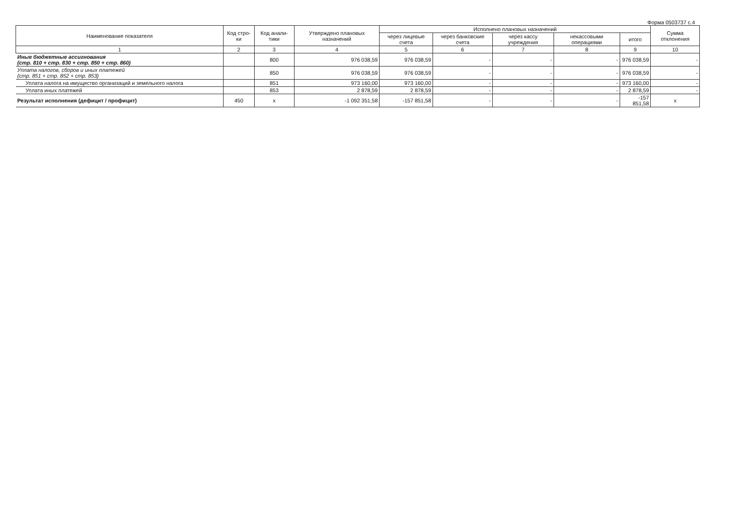Форма 0503737 с.4
| Наименование показателя | Код стро-ки | Код анали-тики | Утверждено плановых назначений | Исполнено плановых назначений | | | | | Сумма отклонения |
| --- | --- | --- | --- | --- | --- | --- | --- | --- | --- |
| | | | | через лицевые счета | через банковские счета | через кассу учреждения | некассовыми операциями | итого | |
| 1 | 2 | 3 | 4 | 5 | 6 | 7 | 8 | 9 | 10 |
| Иные бюджетные ассигнования (стр. 810 + стр. 830 + стр. 850 + стр. 860) | | 800 | 976 038,59 | 976 038,59 | - | - | - | 976 038,59 | - |
| Уплата налогов, сборов и иных платежей (стр. 851 + стр. 852 + стр. 853) | | 850 | 976 038,59 | 976 038,59 | - | - | - | 976 038,59 | - |
| Уплата налога на имущество организаций и земельного налога | | 851 | 973 160,00 | 973 160,00 | - | - | - | 973 160,00 | - |
| Уплата иных платежей | | 853 | 2 878,59 | 2 878,59 | - | - | - | 2 878,59 | - |
| Результат исполнения (дефицит / профицит) | 450 | x | -1 092 351,58 | -157 851,58 | - | - | - | -157 851,58 | x |